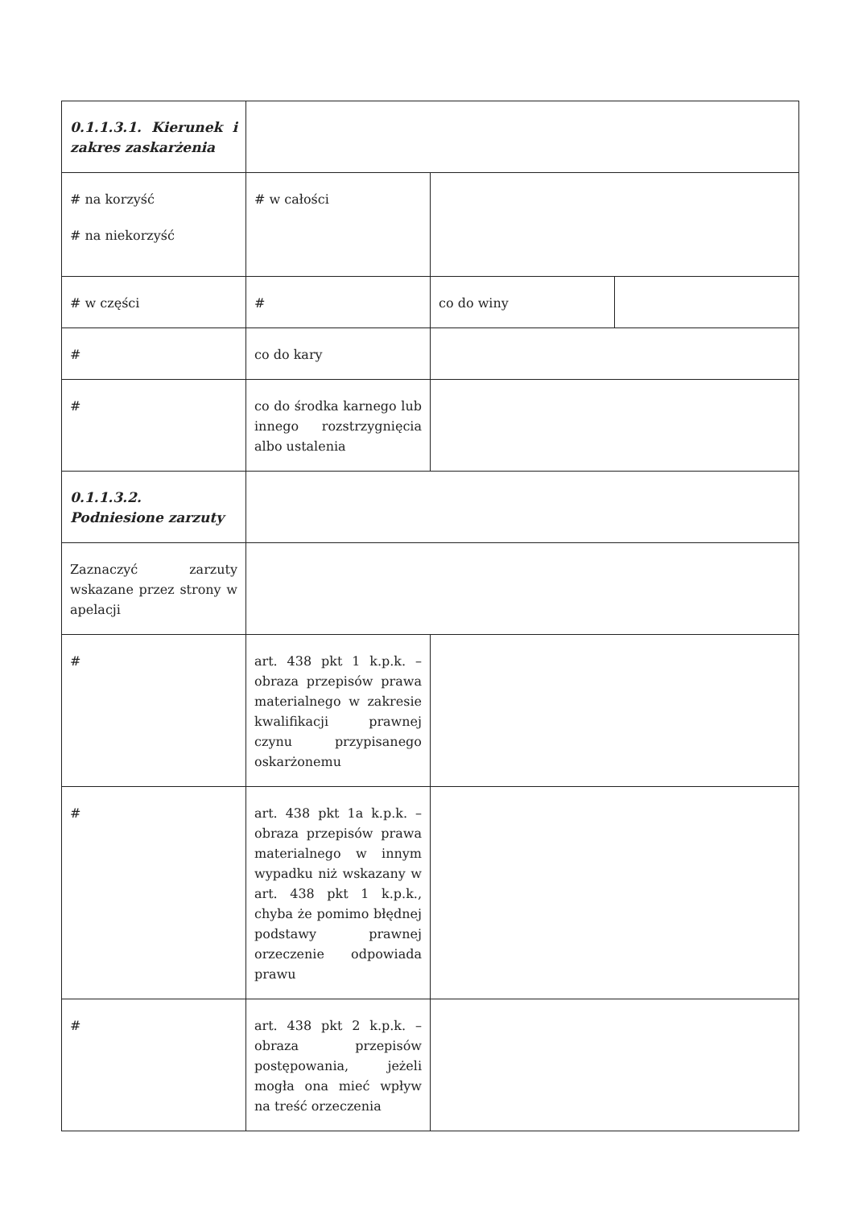| 0.1.1.3.1. Kierunek i zakres zaskarżenia | | | |
| # na korzyść # na niekorzyść | # w całości | | |
| # w części | # | co do winy | |
| # | co do kary | | |
| # | co do środka karnego lub innego rozstrzygnięcia albo ustalenia | | |
| 0.1.1.3.2. Podniesione zarzuty | | | |
| Zaznaczyć zarzuty wskazane przez strony w apelacji | | | |
| # | art. 438 pkt 1 k.p.k. – obraza przepisów prawa materialnego w zakresie kwalifikacji prawnej czynu przypisanego oskarżonemu | | |
| # | art. 438 pkt 1a k.p.k. – obraza przepisów prawa materialnego w innym wypadku niż wskazany w art. 438 pkt 1 k.p.k., chyba że pomimo błędnej podstawy prawnej orzeczenie odpowiada prawu | | |
| # | art. 438 pkt 2 k.p.k. – obraza przepisów postępowania, jeżeli mogła ona mieć wpływ na treść orzeczenia | | |